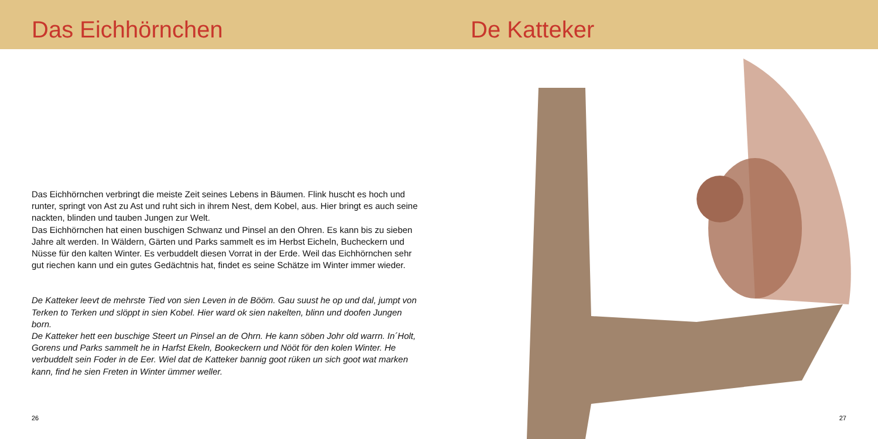Das Eichhörnchen
Das Eichhörnchen verbringt die meiste Zeit seines Lebens in Bäumen. Flink huscht es hoch und runter, springt von Ast zu Ast und ruht sich in ihrem Nest, dem Kobel, aus. Hier bringt es auch seine nackten, blinden und tauben Jungen zur Welt.
Das Eichhörnchen hat einen buschigen Schwanz und Pinsel an den Ohren. Es kann bis zu sieben Jahre alt werden. In Wäldern, Gärten und Parks sammelt es im Herbst Eicheln, Bucheckern und Nüsse für den kalten Winter. Es verbuddelt diesen Vorrat in der Erde. Weil das Eichhörnchen sehr gut riechen kann und ein gutes Gedächtnis hat, findet es seine Schätze im Winter immer wieder.
De Katteker leevt de mehrste Tied von sien Leven in de Bööm. Gau suust he op und dal, jumpt von Terken to Terken und slöppt in sien Kobel. Hier ward ok sien nakelten, blinn und doofen Jungen born.
De Katteker hett een buschige Steert un Pinsel an de Ohrn. He kann söben Johr old warrn. In´Holt, Gorens und Parks sammelt he in Harfst Ekeln, Bookeckern und Nööt för den kolen Winter. He verbuddelt sein Foder in de Eer. Wiel dat de Katteker bannig goot rüken un sich goot wat marken kann, find he sien Freten in Winter ümmer weller.
26
De Katteker
27